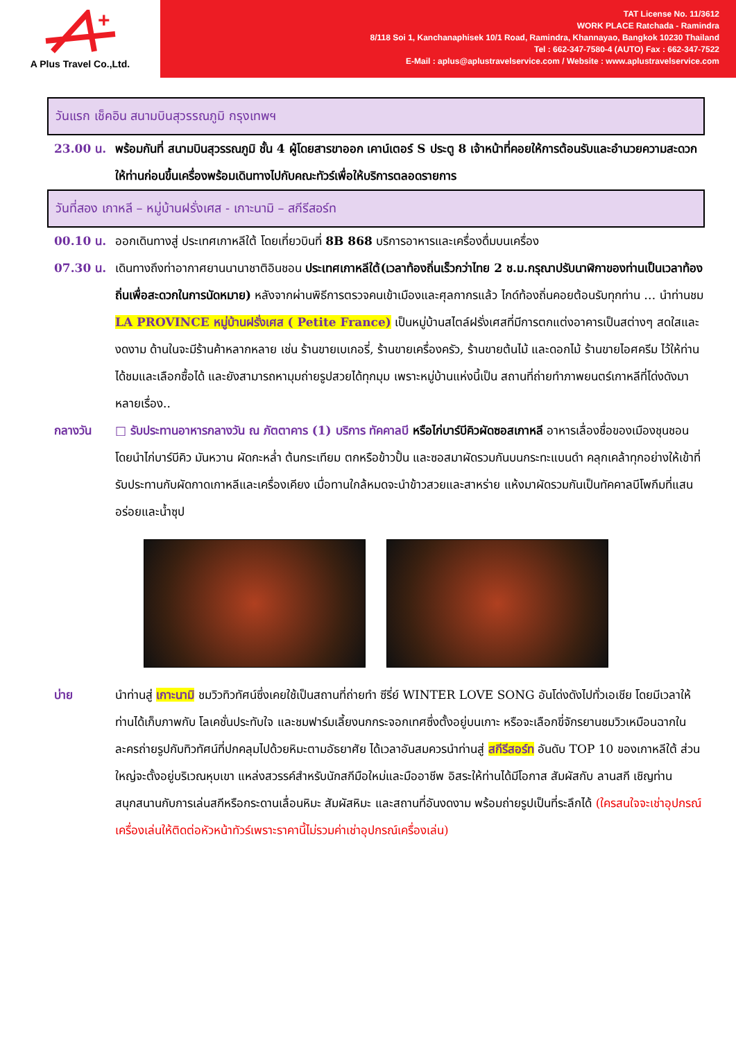+
A Plus Travel Co.,Ltd.
TAT License No. 11/3612
WORK PLACE Ratchada - Ramindra
8/118 Soi 1, Kanchanaphisek 10/1 Road, Ramindra, Khannayao, Bangkok 10230 Thailand
Tel : 662-347-7580-4 (AUTO) Fax : 662-347-7522
E-Mail : aplus@aplustravelservice.com / Website : www.aplustravelservice.com
วันแรก เช็คอิน สนามบินสุวรรณภูมิ กรุงเทพฯ
23.00 น. พร้อมกันที่ สนามบินสุวรรณภูมิ ชั้น 4 ผู้โดยสารขาออก เคาน์เตอร์ S ประตู 8 เจ้าหน้าที่คอยให้การต้อนรับและอำนวยความสะดวกให้ท่านก่อนขึ้นเครื่องพร้อมเดินทางไปกับคณะทัวร์เพื่อให้บริการตลอดรายการ
วันที่สอง เกาหลี – หมู่บ้านฝรั่งเศส - เกาะนามิ – สกีรีสอร์ท
00.10 น. ออกเดินทางสู่ ประเทศเกาหลีใต้ โดยเที่ยวบินที่ 8B 868 บริการอาหารและเครื่องดื่มบนเครื่อง
07.30 น. เดินทางถึงท่าอากาศยานนานาชาติอินชอน ประเทศเกาหลีใต้(เวลาท้องถิ่นเร็วกว่าไทย 2 ช.ม.กรุณาปรับนาฬิกาของท่านเป็นเวลาท้องถิ่นเพื่อสะดวกในการนัดหมาย) หลังจากผ่านพิธีการตรวจคนเข้าเมืองและศุลกากรแล้ว ไกด์ท้องถิ่นคอยต้อนรับทุกท่าน … นำท่านชม LA PROVINCE หมู่บ้านฝรั่งเศส ( Petite France) เป็นหมู่บ้านสไตล์ฝรั่งเศสที่มีการตกแต่งอาคารเป็นสต่างๆ สดใสและงดงาม ด้านในจะมีร้านค้าหลากหลาย เช่น ร้านขายเบเกอรี่, ร้านขายเครื่องครัว, ร้านขายต้นไม้ และดอกไม้ ร้านขายไอศครีม ไว้ให้ท่านได้ชมและเลือกซื้อได้ และยังสามารถหามุมถ่ายรูปสวยได้ทุกมุม เพราะหมู่บ้านแห่งนี้เป็น สถานที่ถ่ายทำภาพยนตร์เกาหลีที่โด่งดังมาหลายเรื่อง..
กลางวัน □ รับประทานอาหารกลางวัน ณ ภัตตาคาร (1) บริการ ทัคคาลบี หรือไก่บาร์บีคิวผัดซอสเกาหลี อาหารเลื่องชื่อของเมืองชุนชอน โดยนำไก่บาร์บีคิว มันหวาน ผัดกะหล่ำ ต้นกระเทียม ตกหรือข้าวปั้น และซอสมาผัดรวมกันบนกระทะแบนดำ คลุกเคล้าทุกอย่างให้เข้าที่ รับประทานกับผัดกาดเกาหลีและเครื่องเคียง เมื่อทานใกล้หมดจะนำข้าวสวยและสาหร่าย แห้งมาผัดรวมกันเป็นทัคคาลบีโพกึมที่แสนอร่อยและน้ำซุป
บ่าย นำท่านสู่ เกาะนามิ ชมวิวทิวทัศน์ซึ่งเคยใช้เป็นสถานที่ถ่ายทำ ซีรี่ย์ WINTER LOVE SONG อันโด่งดังไปทั่วเอเชีย โดยมีเวลาให้ท่านได้เก็บภาพกับ โลเคชั่นประทับใจ และชมฟาร์มเลี้ยงนกกระจอกเทศซึ่งตั้งอยู่บนเกาะ หรือจะเลือกขี่จักรยานชมวิวเหมือนฉากในละครถ่ายรูปกับทิวทัศน์ที่ปกคลุมไปด้วยหิมะตามอัธยาศัย ได้เวลาอันสมควรนำท่านสู่ สกีรีสอร์ท อันดับ TOP 10 ของเกาหลีใต้ ส่วนใหญ่จะตั้งอยู่บริเวณหุบเขา แหล่งสวรรค์สำหรับนักสกีมือใหม่และมืออาชีพ อิสระให้ท่านได้มีโอกาส สัมผัสกับ ลานสกี เชิญท่านสนุกสนานกับการเล่นสกีหรือกระดานเลื่อนหิมะ สัมผัสหิมะ และสถานที่อันงดงาม พร้อมถ่ายรูปเป็นที่ระลึกได้ (ใครสนใจจะเช่าอุปกรณ์เครื่องเล่นให้ติดต่อหัวหน้าทัวร์เพราะราคานี้ไม่รวมค่าเช่าอุปกรณ์เครื่องเล่น)